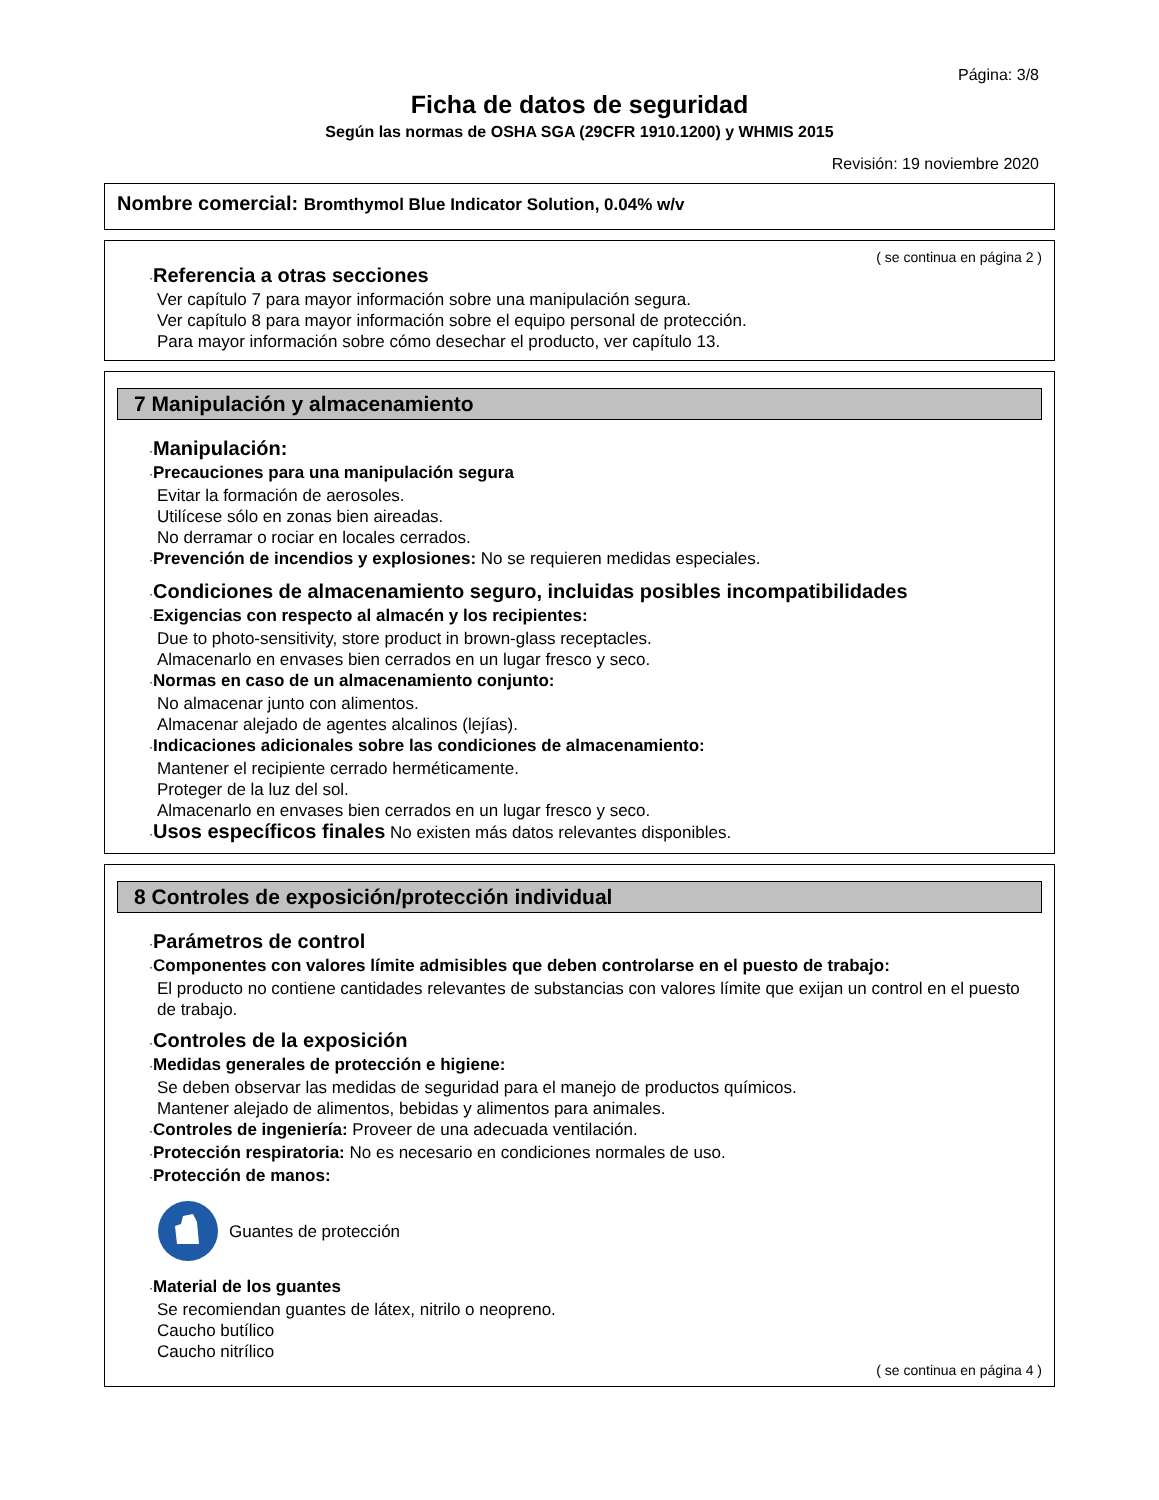Página: 3/8
Ficha de datos de seguridad
Según las normas de OSHA SGA (29CFR 1910.1200) y WHMIS 2015
Revisión: 19 noviembre 2020
Nombre comercial: Bromthymol Blue Indicator Solution, 0.04% w/v
( se continua en página 2 )
·Referencia a otras secciones
Ver capítulo 7 para mayor información sobre una manipulación segura.
Ver capítulo 8 para mayor información sobre el equipo personal de protección.
Para mayor información sobre cómo desechar el producto, ver capítulo 13.
7 Manipulación y almacenamiento
·Manipulación:
·Precauciones para una manipulación segura
Evitar la formación de aerosoles.
Utilícese sólo en zonas bien aireadas.
No derramar o rociar en locales cerrados.
·Prevención de incendios y explosiones: No se requieren medidas especiales.
·Condiciones de almacenamiento seguro, incluidas posibles incompatibilidades
·Exigencias con respecto al almacén y los recipientes:
Due to photo-sensitivity, store product in brown-glass receptacles.
Almacenarlo en envases bien cerrados en un lugar fresco y seco.
·Normas en caso de un almacenamiento conjunto:
No almacenar junto con alimentos.
Almacenar alejado de agentes alcalinos (lejías).
·Indicaciones adicionales sobre las condiciones de almacenamiento:
Mantener el recipiente cerrado herméticamente.
Proteger de la luz del sol.
Almacenarlo en envases bien cerrados en un lugar fresco y seco.
·Usos específicos finales No existen más datos relevantes disponibles.
8 Controles de exposición/protección individual
·Parámetros de control
·Componentes con valores límite admisibles que deben controlarse en el puesto de trabajo:
El producto no contiene cantidades relevantes de substancias con valores límite que exijan un control en el puesto de trabajo.
·Controles de la exposición
·Medidas generales de protección e higiene:
Se deben observar las medidas de seguridad para el manejo de productos químicos.
Mantener alejado de alimentos, bebidas y alimentos para animales.
·Controles de ingeniería: Proveer de una adecuada ventilación.
·Protección respiratoria: No es necesario en condiciones normales de uso.
·Protección de manos:
Guantes de protección
·Material de los guantes
Se recomiendan guantes de látex, nitrilo o neopreno.
Caucho butílico
Caucho nitrílico
( se continua en página 4 )